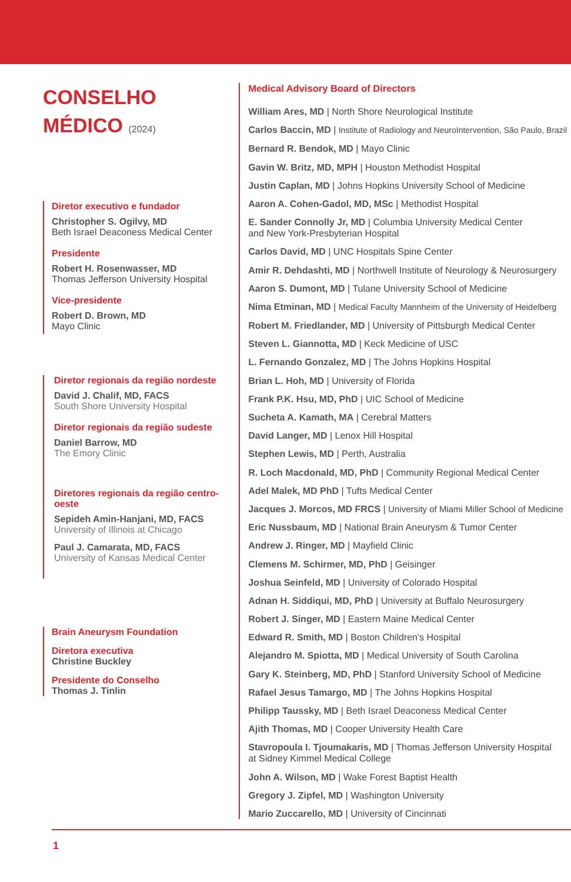CONSELHO
MÉDICO (2024)
Diretor executivo e fundador
Christopher S. Ogilvy, MD
Beth Israel Deaconess Medical Center
Presidente
Robert H. Rosenwasser, MD
Thomas Jefferson University Hospital
Vice-presidente
Robert D. Brown, MD
Mayo Clinic
Diretor regionais da região nordeste
David J. Chalif, MD, FACS
South Shore University Hospital
Diretor regionais da região sudeste
Daniel Barrow, MD
The Emory Clinic
Diretores regionais da região centro-oeste
Sepideh Amin-Hanjani, MD, FACS
University of Illinois at Chicago
Paul J. Camarata, MD, FACS
University of Kansas Medical Center
Brain Aneurysm Foundation
Diretora executiva
Christine Buckley
Presidente do Conselho
Thomas J. Tinlin
Medical Advisory Board of Directors
William Ares, MD | North Shore Neurological Institute
Carlos Baccin, MD | Institute of Radiology and NeuroIntervention, São Paulo, Brazil
Bernard R. Bendok, MD | Mayo Clinic
Gavin W. Britz, MD, MPH | Houston Methodist Hospital
Justin Caplan, MD | Johns Hopkins University School of Medicine
Aaron A. Cohen-Gadol, MD, MSc | Methodist Hospital
E. Sander Connolly Jr, MD | Columbia University Medical Center
and New York-Presbyterian Hospital
Carlos David, MD | UNC Hospitals Spine Center
Amir R. Dehdashti, MD | Northwell Institute of Neurology & Neurosurgery
Aaron S. Dumont, MD | Tulane University School of Medicine
Nima Etminan, MD | Medical Faculty Mannheim of the University of Heidelberg
Robert M. Friedlander, MD | University of Pittsburgh Medical Center
Steven L. Giannotta, MD | Keck Medicine of USC
L. Fernando Gonzalez, MD | The Johns Hopkins Hospital
Brian L. Hoh, MD | University of Florida
Frank P.K. Hsu, MD, PhD | UIC School of Medicine
Sucheta A. Kamath, MA | Cerebral Matters
David Langer, MD | Lenox Hill Hospital
Stephen Lewis, MD | Perth, Australia
R. Loch Macdonald, MD, PhD | Community Regional Medical Center
Adel Malek, MD PhD | Tufts Medical Center
Jacques J. Morcos, MD FRCS | University of Miami Miller School of Medicine
Eric Nussbaum, MD | National Brain Aneurysm & Tumor Center
Andrew J. Ringer, MD | Mayfield Clinic
Clemens M. Schirmer, MD, PhD | Geisinger
Joshua Seinfeld, MD | University of Colorado Hospital
Adnan H. Siddiqui, MD, PhD | University at Buffalo Neurosurgery
Robert J. Singer, MD | Eastern Maine Medical Center
Edward R. Smith, MD | Boston Children's Hospital
Alejandro M. Spiotta, MD | Medical University of South Carolina
Gary K. Steinberg, MD, PhD | Stanford University School of Medicine
Rafael Jesus Tamargo, MD | The Johns Hopkins Hospital
Philipp Taussky, MD | Beth Israel Deaconess Medical Center
Ajith Thomas, MD | Cooper University Health Care
Stavropoula I. Tjoumakaris, MD | Thomas Jefferson University Hospital
at Sidney Kimmel Medical College
John A. Wilson, MD | Wake Forest Baptist Health
Gregory J. Zipfel, MD | Washington University
Mario Zuccarello, MD | University of Cincinnati
1